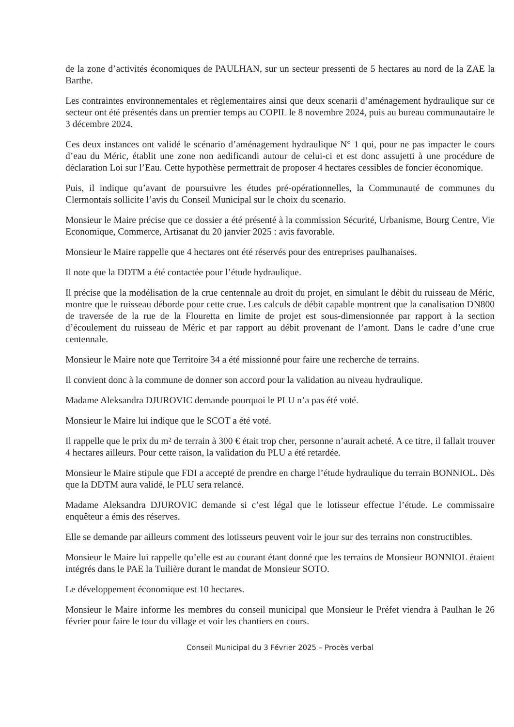de la zone d’activités économiques de PAULHAN, sur un secteur pressenti de 5 hectares au nord de la ZAE la Barthe.
Les contraintes environnementales et règlementaires ainsi que deux scenarii d’aménagement hydraulique sur ce secteur ont été présentés dans un premier temps au COPIL le 8 novembre 2024, puis au bureau communautaire le 3 décembre 2024.
Ces deux instances ont validé le scénario d’aménagement hydraulique N° 1 qui, pour ne pas impacter le cours d’eau du Méric, établit une zone non aedificandi autour de celui-ci et est donc assujetti à une procédure de déclaration Loi sur l’Eau. Cette hypothèse permettrait de proposer 4 hectares cessibles de foncier économique.
Puis, il indique qu’avant de poursuivre les études pré-opérationnelles, la Communauté de communes du Clermontais sollicite l’avis du Conseil Municipal sur le choix du scenario.
Monsieur le Maire précise que ce dossier a été présenté à la commission Sécurité, Urbanisme, Bourg Centre, Vie Economique, Commerce, Artisanat du 20 janvier 2025 : avis favorable.
Monsieur le Maire rappelle que 4 hectares ont été réservés pour des entreprises paulhanaises.
Il note que la DDTM a été contactée pour l’étude hydraulique.
Il précise que la modélisation de la crue centennale au droit du projet, en simulant le débit du ruisseau de Méric, montre que le ruisseau déborde pour cette crue. Les calculs de débit capable montrent que la canalisation DN800 de traversée de la rue de la Flouretta en limite de projet est sous-dimensionnée par rapport à la section d’écoulement du ruisseau de Méric et par rapport au débit provenant de l’amont. Dans le cadre d’une crue centennale.
Monsieur le Maire note que Territoire 34 a été missionné pour faire une recherche de terrains.
Il convient donc à la commune de donner son accord pour la validation au niveau hydraulique.
Madame Aleksandra DJUROVIC demande pourquoi le PLU n’a pas été voté.
Monsieur le Maire lui indique que le SCOT a été voté.
Il rappelle que le prix du m² de terrain à 300 € était trop cher, personne n’aurait acheté. A ce titre, il fallait trouver 4 hectares ailleurs. Pour cette raison, la validation du PLU a été retardée.
Monsieur le Maire stipule que FDI a accepté de prendre en charge l’étude hydraulique du terrain BONNIOL. Dès que la DDTM aura validé, le PLU sera relancé.
Madame Aleksandra DJUROVIC demande si c’est légal que le lotisseur effectue l’étude. Le commissaire enquêteur a émis des réserves.
Elle se demande par ailleurs comment des lotisseurs peuvent voir le jour sur des terrains non constructibles.
Monsieur le Maire lui rappelle qu’elle est au courant étant donné que les terrains de Monsieur BONNIOL étaient intégrés dans le PAE la Tuilière durant le mandat de Monsieur SOTO.
Le développement économique est 10 hectares.
Monsieur le Maire informe les membres du conseil municipal que Monsieur le Préfet viendra à Paulhan le 26 février pour faire le tour du village et voir les chantiers en cours.
Conseil Municipal du 3 Février 2025 – Procès verbal